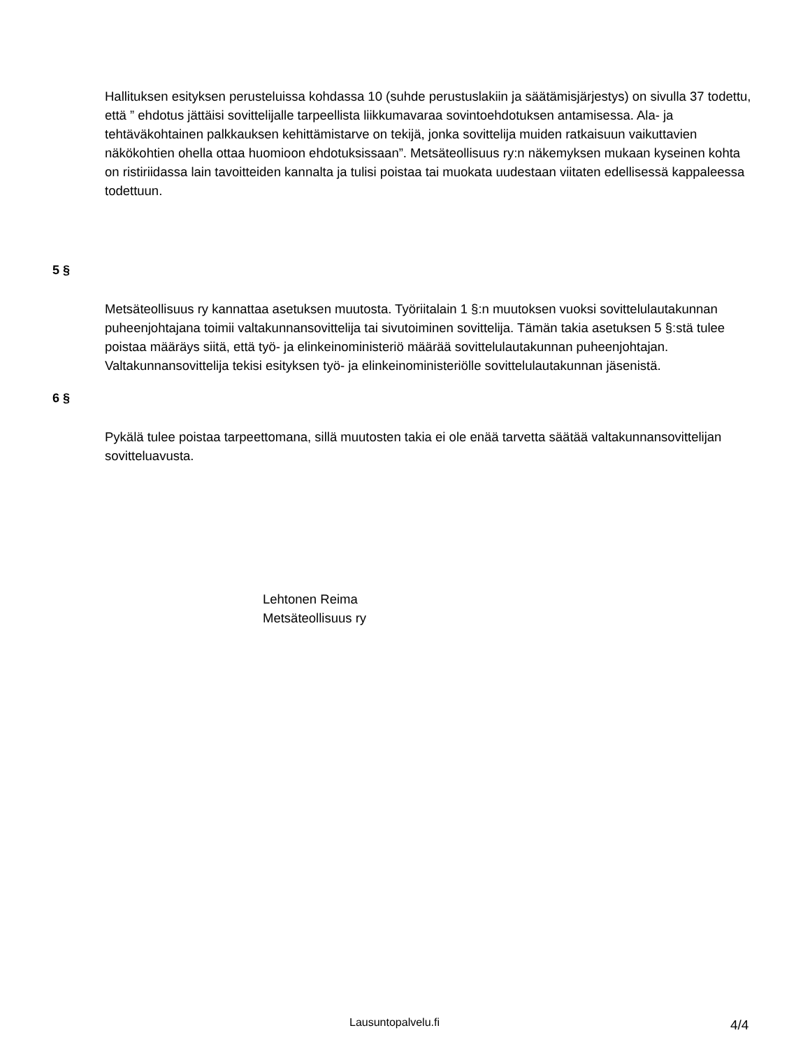Hallituksen esityksen perusteluissa kohdassa 10 (suhde perustuslakiin ja säätämisjärjestys) on sivulla 37 todettu, että ” ehdotus jättäisi sovittelijalle tarpeellista liikkumavaraa sovintoehdotuksen antamisessa. Ala- ja tehtäväkohtainen palkkauksen kehittämistarve on tekijä, jonka sovittelija muiden ratkaisuun vaikuttavien näkökohtien ohella ottaa huomioon ehdotuksissaan”. Metsäteollisuus ry:n näkemyksen mukaan kyseinen kohta on ristiriidassa lain tavoitteiden kannalta ja tulisi poistaa tai muokata uudestaan viitaten edellisessä kappaleessa todettuun.
5 §
Metsäteollisuus ry kannattaa asetuksen muutosta. Työriitalain 1 §:n muutoksen vuoksi sovittelulautakunnan puheenjohtajana toimii valtakunnansovittelija tai sivutoiminen sovittelija. Tämän takia asetuksen 5 §:stä tulee poistaa määräys siitä, että työ- ja elinkeinoministeriö määrää sovittelulautakunnan puheenjohtajan. Valtakunnansovittelija tekisi esityksen työ- ja elinkeinoministeriölle sovittelulautakunnan jäsenistä.
6 §
Pykälä tulee poistaa tarpeettomana, sillä muutosten takia ei ole enää tarvetta säätää valtakunnansovittelijan sovitteluavusta.
Lehtonen Reima
Metsäteollisuus ry
Lausuntopalvelu.fi 4/4